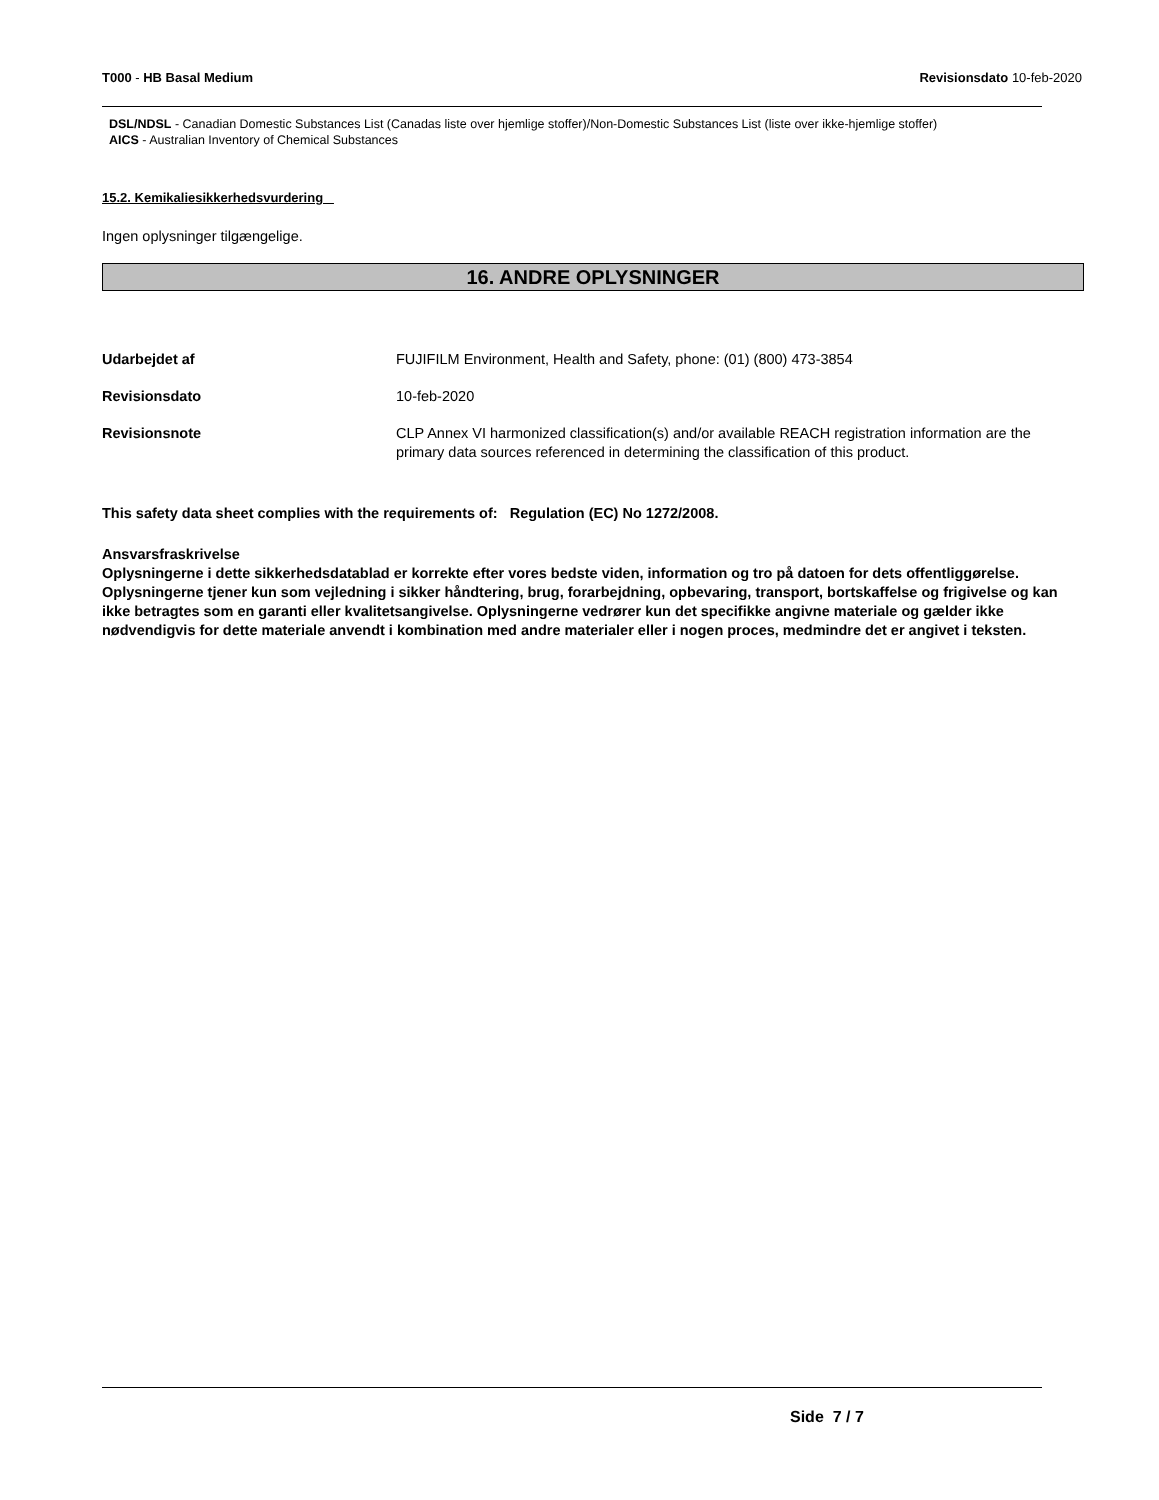T000 - HB Basal Medium Revisionsdato 10-feb-2020
DSL/NDSL - Canadian Domestic Substances List (Canadas liste over hjemlige stoffer)/Non-Domestic Substances List (liste over ikke-hjemlige stoffer)
AICS - Australian Inventory of Chemical Substances
15.2. Kemikaliesikkerhedsvurdering
Ingen oplysninger tilgængelige.
16. ANDRE OPLYSNINGER
Udarbejdet af FUJIFILM Environment, Health and Safety, phone: (01) (800) 473-3854
Revisionsdato 10-feb-2020
Revisionsnote CLP Annex VI harmonized classification(s) and/or available REACH registration information are the primary data sources referenced in determining the classification of this product.
This safety data sheet complies with the requirements of: Regulation (EC) No 1272/2008.
Ansvarsfraskrivelse
Oplysningerne i dette sikkerhedsdatablad er korrekte efter vores bedste viden, information og tro på datoen for dets offentliggørelse. Oplysningerne tjener kun som vejledning i sikker håndtering, brug, forarbejdning, opbevaring, transport, bortskaffelse og frigivelse og kan ikke betragtes som en garanti eller kvalitetsangivelse. Oplysningerne vedrører kun det specifikke angivne materiale og gælder ikke nødvendigvis for dette materiale anvendt i kombination med andre materialer eller i nogen proces, medmindre det er angivet i teksten.
Side 7 / 7